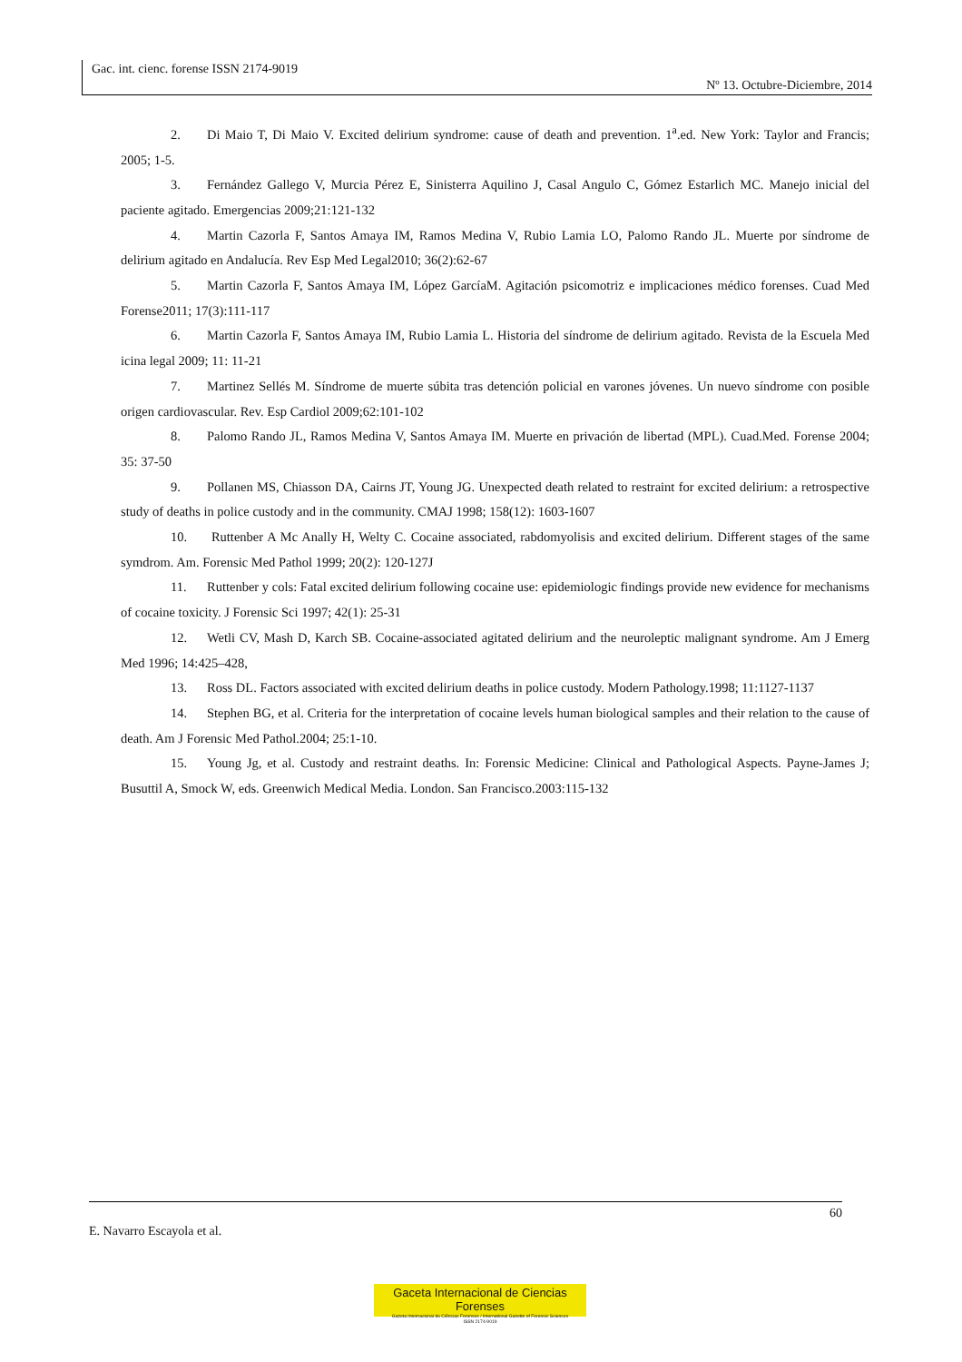Gac. int. cienc. forense ISSN 2174-9019
Nº 13. Octubre-Diciembre, 2014
2. Di Maio T, Di Maio V. Excited delirium syndrome: cause of death and prevention. 1<sup>a</sup>.ed. New York: Taylor and Francis; 2005; 1-5.
3. Fernández Gallego V, Murcia Pérez E, Sinisterra Aquilino J, Casal Angulo C, Gómez Estarlich MC. Manejo inicial del paciente agitado. Emergencias 2009;21:121-132
4. Martin Cazorla F, Santos Amaya IM, Ramos Medina V, Rubio Lamia LO, Palomo Rando JL. Muerte por síndrome de delirium agitado en Andalucía. Rev Esp Med Legal2010; 36(2):62-67
5. Martin Cazorla F, Santos Amaya IM, López GarcíaM. Agitación psicomotriz e implicaciones médico forenses. Cuad Med Forense2011; 17(3):111-117
6. Martin Cazorla F, Santos Amaya IM, Rubio Lamia L. Historia del síndrome de delirium agitado. Revista de la Escuela Med icina legal 2009; 11: 11-21
7. Martinez Sellés M. Síndrome de muerte súbita tras detención policial en varones jóvenes. Un nuevo síndrome con posible origen cardiovascular. Rev. Esp Cardiol 2009;62:101-102
8. Palomo Rando JL, Ramos Medina V, Santos Amaya IM. Muerte en privación de libertad (MPL). Cuad.Med. Forense 2004; 35: 37-50
9. Pollanen MS, Chiasson DA, Cairns JT, Young JG. Unexpected death related to restraint for excited delirium: a retrospective study of deaths in police custody and in the community. CMAJ 1998; 158(12): 1603-1607
10. Ruttenber A Mc Anally H, Welty C. Cocaine associated, rabdomyolisis and excited delirium. Different stages of the same symdrom. Am. Forensic Med Pathol 1999; 20(2): 120-127J
11. Ruttenber y cols: Fatal excited delirium following cocaine use: epidemiologic findings provide new evidence for mechanisms of cocaine toxicity. J Forensic Sci 1997; 42(1): 25-31
12. Wetli CV, Mash D, Karch SB. Cocaine-associated agitated delirium and the neuroleptic malignant syndrome. Am J Emerg Med 1996; 14:425–428,
13. Ross DL. Factors associated with excited delirium deaths in police custody. Modern Pathology.1998; 11:1127-1137
14. Stephen BG, et al. Criteria for the interpretation of cocaine levels human biological samples and their relation to the cause of death. Am J Forensic Med Pathol.2004; 25:1-10.
15. Young Jg, et al. Custody and restraint deaths. In: Forensic Medicine: Clinical and Pathological Aspects. Payne-James J; Busuttil A, Smock W, eds. Greenwich Medical Media. London. San Francisco.2003:115-132
60
E. Navarro Escayola et al.
Gaceta Internacional de Ciencias Forenses
Gazeta Internacional de Ciências Forenses / International Gazette of Forensic Sciences
ISSN 2174-9019